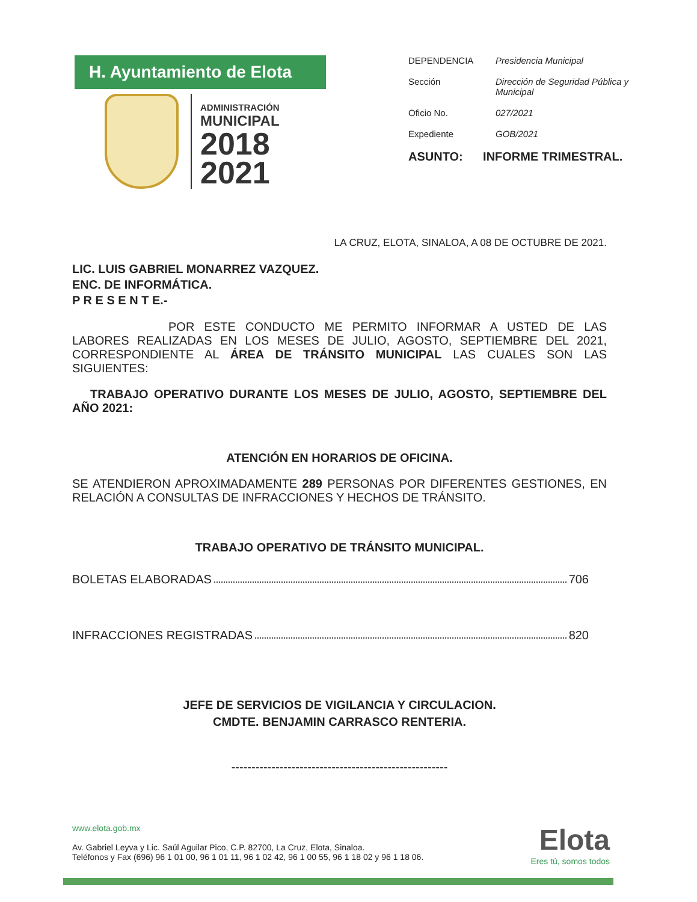H. Ayuntamiento de Elota
ADMINISTRACIÓN
MUNICIPAL
2018
2021
DEPENDENCIA Presidencia Municipal
Sección Dirección de Seguridad Pública y Municipal
Oficio No. 027/2021
Expediente GOB/2021
ASUNTO: INFORME TRIMESTRAL.
LA CRUZ, ELOTA, SINALOA, A 08 DE OCTUBRE DE 2021.
LIC. LUIS GABRIEL MONARREZ VAZQUEZ.
ENC. DE INFORMÁTICA.
P R E S E N T E.-
POR ESTE CONDUCTO ME PERMITO INFORMAR A USTED DE LAS LABORES REALIZADAS EN LOS MESES DE JULIO, AGOSTO, SEPTIEMBRE DEL 2021, CORRESPONDIENTE AL ÁREA DE TRÁNSITO MUNICIPAL LAS CUALES SON LAS SIGUIENTES:
TRABAJO OPERATIVO DURANTE LOS MESES DE JULIO, AGOSTO, SEPTIEMBRE DEL AÑO 2021:
ATENCIÓN EN HORARIOS DE OFICINA.
SE ATENDIERON APROXIMADAMENTE 289 PERSONAS POR DIFERENTES GESTIONES, EN RELACIÓN A CONSULTAS DE INFRACCIONES Y HECHOS DE TRÁNSITO.
TRABAJO OPERATIVO DE TRÁNSITO MUNICIPAL.
BOLETAS ELABORADAS 706
INFRACCIONES REGISTRADAS 820
JEFE DE SERVICIOS DE VIGILANCIA Y CIRCULACION.
CMDTE. BENJAMIN CARRASCO RENTERIA.
------------------------------------------------------
www.elota.gob.mx
Av. Gabriel Leyva y Lic. Saúl Aguilar Pico, C.P. 82700, La Cruz, Elota, Sinaloa.
Teléfonos y Fax (696) 96 1 01 00, 96 1 01 11, 96 1 02 42, 96 1 00 55, 96 1 18 02 y 96 1 18 06.
Elota
Eres tú, somos todos